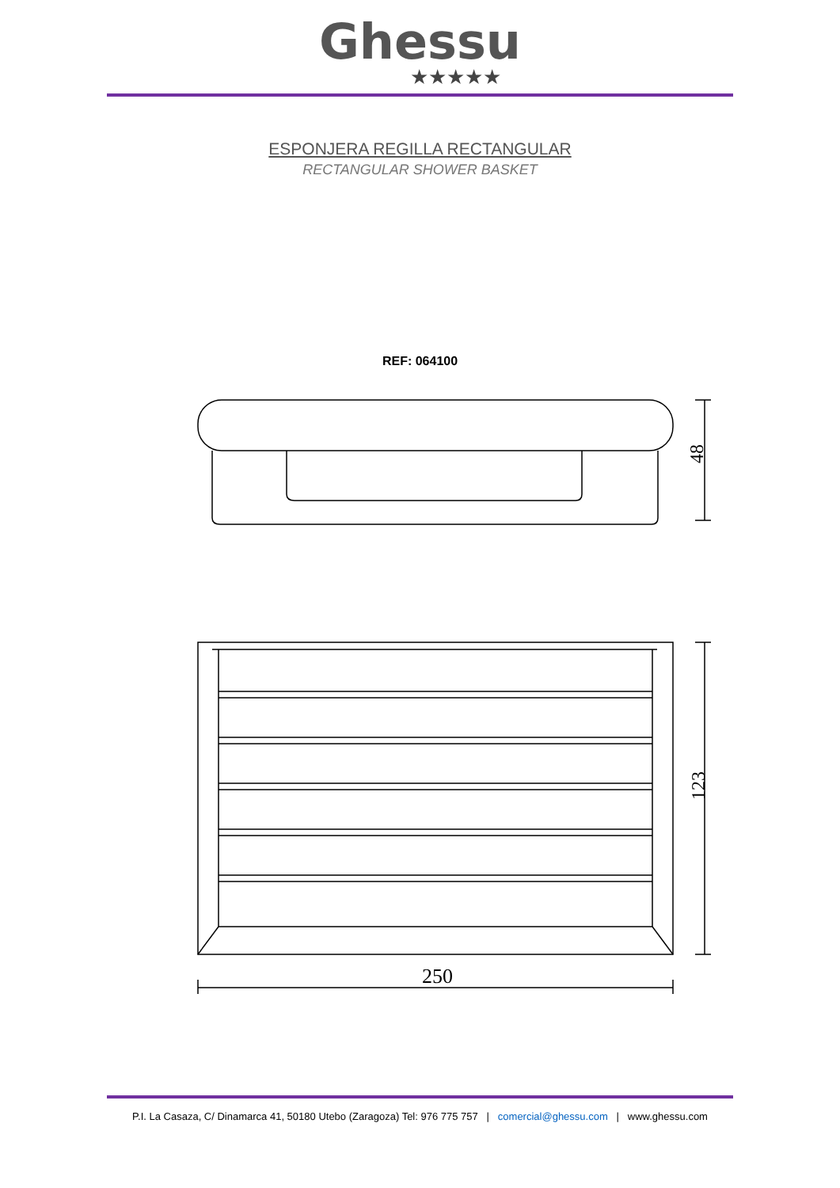Ghessu
★★★★★
ESPONJERA REGILLA RECTANGULAR
RECTANGULAR SHOWER BASKET
REF: 064100
48
123
250
P.I. La Casaza, C/ Dinamarca 41, 50180 Utebo (Zaragoza) Tel: 976 775 757 | comercial@ghessu.com | www.ghessu.com